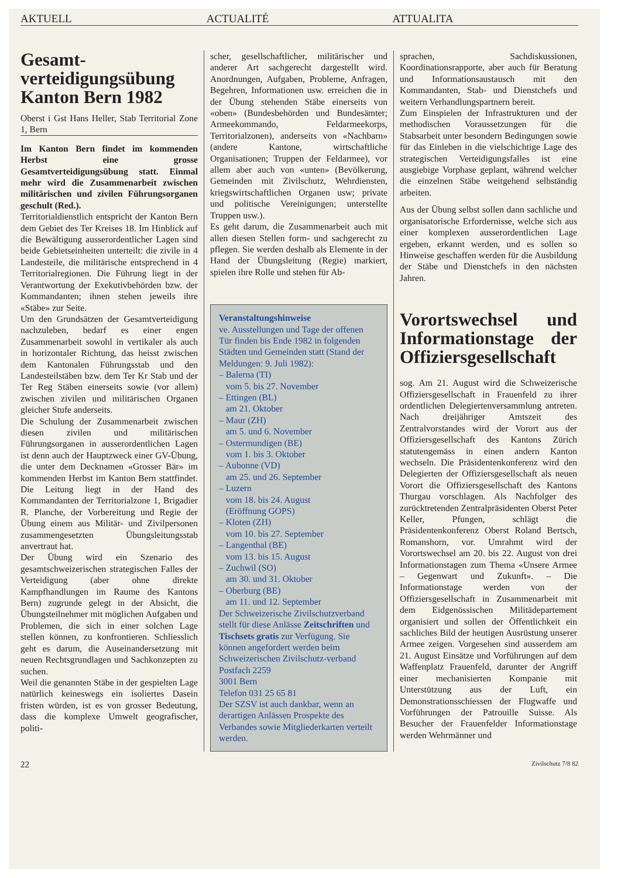AKTUELL ACTUALITÉ ATTUALITA
Gesamt-verteidigungsübung Kanton Bern 1982
Oberst i Gst Hans Heller, Stab Territorial Zone 1, Bern
Im Kanton Bern findet im kommenden Herbst eine grosse Gesamtverteidigungsübung statt. Einmal mehr wird die Zusammenarbeit zwischen militärischen und zivilen Führungsorganen geschult (Red.).
Territorialdienstlich entspricht der Kanton Bern dem Gebiet des Ter Kreises 18. Im Hinblick auf die Bewältigung ausserordentlicher Lagen sind beide Gebietseinheiten unterteilt: die zivile in 4 Landesteile, die militärische entsprechend in 4 Territorialregionen. Die Führung liegt in der Verantwortung der Exekutivbehörden bzw. der Kommandanten; ihnen stehen jeweils ihre «Stäbe» zur Seite.
Um den Grundsätzen der Gesamtverteidigung nachzuleben, bedarf es einer engen Zusammenarbeit sowohl in vertikaler als auch in horizontaler Richtung, das heisst zwischen dem Kantonalen Führungsstab und den Landesteilstäben bzw. dem Ter Kr Stab und der Ter Reg Stäben einerseits sowie (vor allem) zwischen zivilen und militärischen Organen gleicher Stufe anderseits.
Die Schulung der Zusammenarbeit zwischen diesen zivilen und militärischen Führungsorganen in ausserordentlichen Lagen ist denn auch der Hauptzweck einer GV-Übung, die unter dem Decknamen «Grosser Bär» im kommenden Herbst im Kanton Bern stattfindet. Die Leitung liegt in der Hand des Kommandanten der Territorialzone 1, Brigadier R. Planche, der Vorbereitung und Regie der Übung einem aus Militär- und Zivilpersonen zusammengesetzten Übungsleitungsstab anvertraut hat.
Der Übung wird ein Szenario des gesamtschweizerischen strategischen Falles der Verteidigung (aber ohne direkte Kampfhandlungen im Raume des Kantons Bern) zugrunde gelegt in der Absicht, die Übungsteilnehmer mit möglichen Aufgaben und Problemen, die sich in einer solchen Lage stellen können, zu konfrontieren. Schliesslich geht es darum, die Auseinandersetzung mit neuen Rechtsgrundlagen und Sachkonzepten zu suchen.
Weil die genannten Stäbe in der gespielten Lage natürlich keineswegs ein isoliertes Dasein fristen würden, ist es von grosser Bedeutung, dass die komplexe Umwelt geografischer, politi-
scher, gesellschaftlicher, militärischer und anderer Art sachgerecht dargestellt wird. Anordnungen, Aufgaben, Probleme, Anfragen, Begehren, Informationen usw. erreichen die in der Übung stehenden Stäbe einerseits von «oben» (Bundesbehörden und Bundesämter; Armeekommando, Feldarmeekorps, Territorialzonen), anderseits von «Nachbarn» (andere Kantone, wirtschaftliche Organisationen; Truppen der Feldarmee), vor allem aber auch von «unten» (Bevölkerung, Gemeinden mit Zivilschutz, Wehrdiensten, kriegswirtschaftlichen Organen usw; private und politische Vereinigungen; unterstellte Truppen usw.).
Es geht darum, die Zusammenarbeit auch mit allen diesen Stellen form- und sachgerecht zu pflegen. Sie werden deshalb als Elemente in der Hand der Übungsleitung (Regie) markiert, spielen ihre Rolle und stehen für Ab-
Veranstaltungshinweise
ve. Ausstellungen und Tage der offenen Tür finden bis Ende 1982 in folgenden Städten und Gemeinden statt (Stand der Meldungen: 9. Juli 1982):
– Balerna (TI)
vom 5. bis 27. November
– Ettingen (BL)
am 21. Oktober
– Maur (ZH)
am 5. und 6. November
– Ostermundigen (BE)
vom 1. bis 3. Oktober
– Aubonne (VD)
am 25. und 26. September
– Luzern
vom 18. bis 24. August
(Eröffnung GOPS)
– Kloten (ZH)
vom 10. bis 27. September
– Langenthal (BE)
vom 13. bis 15. August
– Zuchwil (SO)
am 30. und 31. Oktober
– Oberburg (BE)
am 11. und 12. September
Der Schweizerische Zivilschutzverband stellt für diese Anlässe Zeitschriften und Tischsets gratis zur Verfügung. Sie können angefordert werden beim
Schweizerischen Zivilschutz-verband
Postfach 2259
3001 Bern
Telefon 031 25 65 81
Der SZSV ist auch dankbar, wenn an derartigen Anlässen Prospekte des Verbandes sowie Mitgliederkarten verteilt werden.
sprachen, Sachdiskussionen, Koordinationsrapporte, aber auch für Beratung und Informationsaustausch mit den Kommandanten, Stab- und Dienstchefs und weitern Verhandlungspartnern bereit.
Zum Einspielen der Infrastrukturen und der methodischen Voraussetzungen für die Stabsarbeit unter besondern Bedingungen sowie für das Einleben in die vielschichtige Lage des strategischen Verteidigungsfalles ist eine ausgiebige Vorphase geplant, während welcher die einzelnen Stäbe weitgehend selbständig arbeiten.
Aus der Übung selbst sollen dann sachliche und organisatorische Erfordernisse, welche sich aus einer komplexen ausserordentlichen Lage ergeben, erkannt werden, und es sollen so Hinweise geschaffen werden für die Ausbildung der Stäbe und Dienstchefs in den nächsten Jahren.
Vorortswechsel und Informationstage der Offiziersgesellschaft
sog. Am 21. August wird die Schweizerische Offiziersgesellschaft in Frauenfeld zu ihrer ordentlichen Delegiertenversammlung antreten. Nach dreijähriger Amtszeit des Zentralvorstandes wird der Vorort aus der Offiziersgesellschaft des Kantons Zürich statutengemäss in einen andern Kanton wechseln. Die Präsidentenkonferenz wird den Delegierten der Offiziersgesellschaft als neuen Vorort die Offiziersgesellschaft des Kantons Thurgau vorschlagen. Als Nachfolger des zurücktretenden Zentralpräsidenten Oberst Peter Keller, Pfungen, schlägt die Präsidentenkonferenz Oberst Roland Bertsch, Romanshorn, vor. Umrahmt wird der Vorortswechsel am 20. bis 22. August von drei Informationstagen zum Thema «Unsere Armee – Gegenwart und Zukunft». – Die Informationstage werden von der Offiziersgesellschaft in Zusammenarbeit mit dem Eidgenössischen Militädepartement organisiert und sollen der Öffentlichkeit ein sachliches Bild der heutigen Ausrüstung unserer Armee zeigen. Vorgesehen sind ausserdem am 21. August Einsätze und Vorführungen auf dem Waffenplatz Frauenfeld, darunter der Angriff einer mechanisierten Kompanie mit Unterstützung aus der Luft, ein Demonstrationsschiessen der Flugwaffe und Vorführungen der Patrouille Suisse. Als Besucher der Frauenfelder Informationstage werden Wehrmänner und
22 Zivilschutz 7/8 82